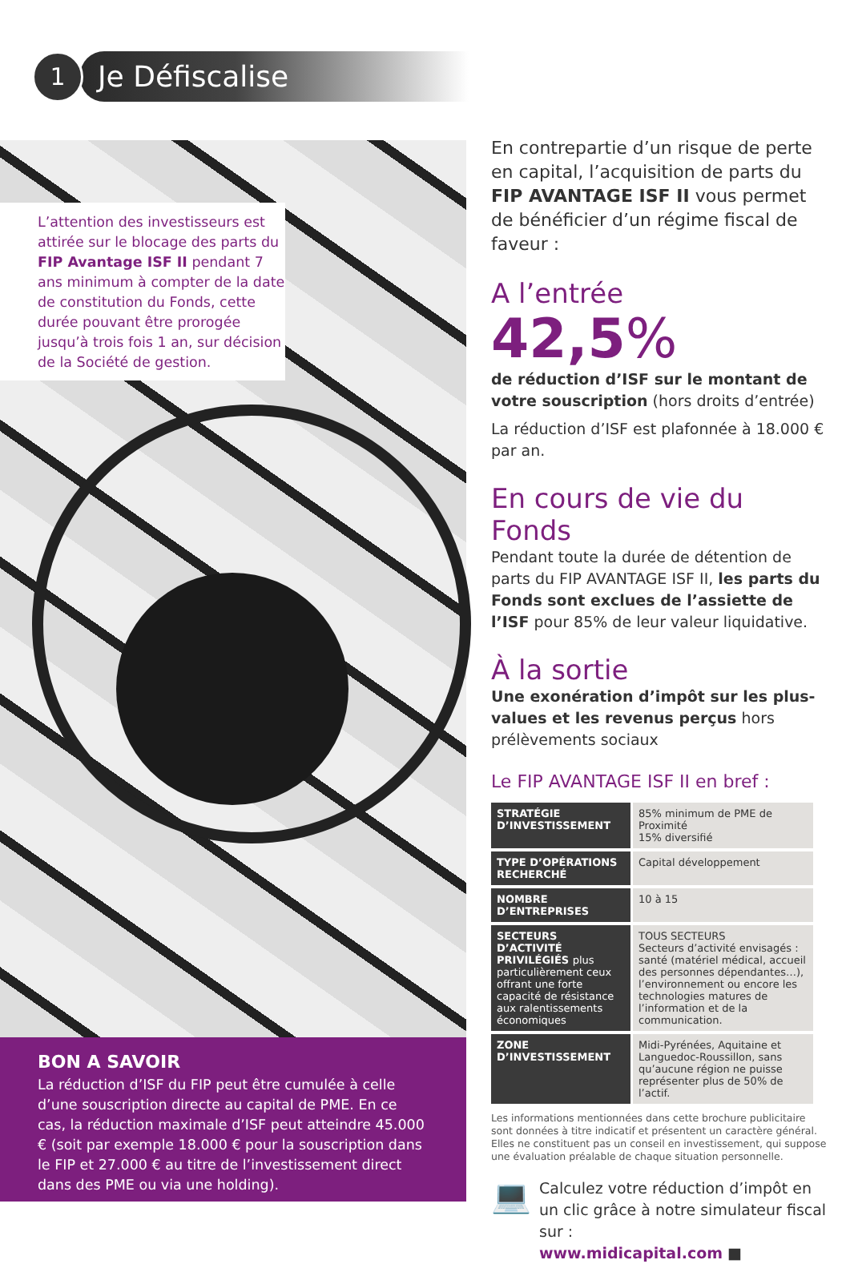1
Je Défiscalise
L’attention des investisseurs est attirée sur le blocage des parts du FIP Avantage ISF II pendant 7 ans minimum à compter de la date de constitution du Fonds, cette durée pouvant être prorogée jusqu’à trois fois 1 an, sur décision de la Société de gestion.
BON A SAVOIR
La réduction d’ISF du FIP peut être cumulée à celle d’une souscription directe au capital de PME. En ce cas, la réduction maximale d’ISF peut atteindre 45.000 € (soit par exemple 18.000 € pour la souscription dans le FIP et 27.000 € au titre de l’investissement direct dans des PME ou via une holding).
En contrepartie d’un risque de perte en capital, l’acquisition de parts du FIP AVANTAGE ISF II vous permet de bénéficier d’un régime fiscal de faveur :
A l’entrée
42,5%
de réduction d’ISF sur le montant de votre souscription (hors droits d’entrée)
La réduction d’ISF est plafonnée à 18.000 € par an.
En cours de vie du Fonds
Pendant toute la durée de détention de parts du FIP AVANTAGE ISF II, les parts du Fonds sont exclues de l’assiette de l’ISF pour 85% de leur valeur liquidative.
À la sortie
Une exonération d’impôt sur les plus-values et les revenus perçus hors prélèvements sociaux
Le FIP AVANTAGE ISF II en bref :
| STRATÉGIE D’INVESTISSEMENT | 85% minimum de PME de Proximité 15% diversifié |
| TYPE D’OPÉRATIONS RECHERCHÉ | Capital développement |
| NOMBRE D’ENTREPRISES | 10 à 15 |
| SECTEURS D’ACTIVITÉ PRIVILÉGIÉS plus particulièrement ceux offrant une forte capacité de résistance aux ralentissements économiques | TOUS SECTEURS Secteurs d’activité envisagés : santé (matériel médical, accueil des personnes dépendantes…), l’environnement ou encore les technologies matures de l’information et de la communication. |
| ZONE D’INVESTISSEMENT | Midi-Pyrénées, Aquitaine et Languedoc-Roussillon, sans qu’aucune région ne puisse représenter plus de 50% de l’actif. |
Les informations mentionnées dans cette brochure publicitaire sont données à titre indicatif et présentent un caractère général. Elles ne constituent pas un conseil en investissement, qui suppose une évaluation préalable de chaque situation personnelle.
💻
Calculez votre réduction d’impôt en un clic grâce à notre simulateur fiscal sur :
www.midicapital.com ■